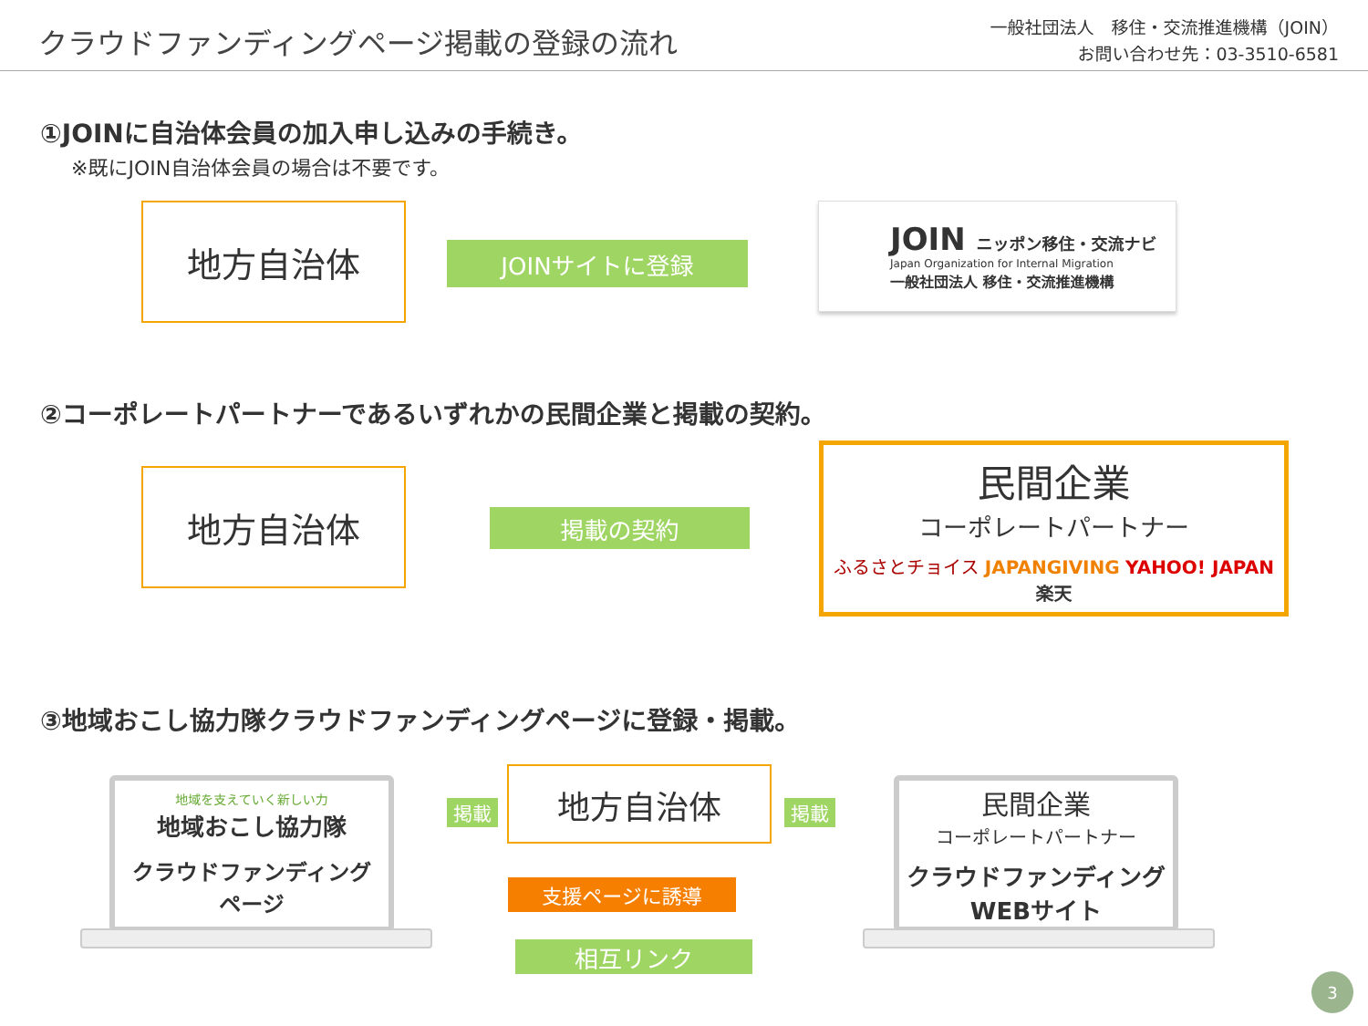クラウドファンディングページ掲載の登録の流れ
一般社団法人　移住・交流推進機構（JOIN）
お問い合わせ先：03-3510-6581
①JOINに自治体会員の加入申し込みの手続き。
※既にJOIN自治体会員の場合は不要です。
地方自治体
JOINサイトに登録
JOIN ニッポン移住・交流ナビ
Japan Organization for Internal Migration
一般社団法人 移住・交流推進機構
②コーポレートパートナーであるいずれかの民間企業と掲載の契約。
地方自治体
掲載の契約
民間企業
コーポレートパートナー
ふるさとチョイス JAPANGIVING YAHOO! JAPAN 楽天
③地域おこし協力隊クラウドファンディングページに登録・掲載。
地域を支えていく新しい力
地域おこし協力隊
クラウドファンディング
ページ
掲載
地方自治体
掲載
支援ページに誘導
相互リンク
民間企業
コーポレートパートナー
クラウドファンディング
WEBサイト
3